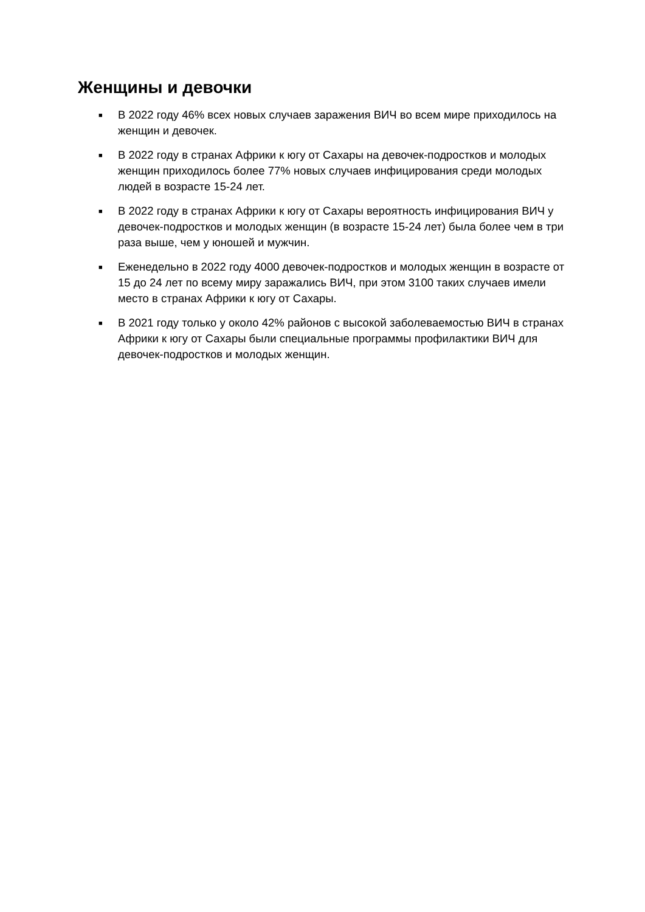Женщины и девочки
■ В 2022 году 46% всех новых случаев заражения ВИЧ во всем мире приходилось на женщин и девочек.
■ В 2022 году в странах Африки к югу от Сахары на девочек-подростков и молодых женщин приходилось более 77% новых случаев инфицирования среди молодых людей в возрасте 15-24 лет.
■ В 2022 году в странах Африки к югу от Сахары вероятность инфицирования ВИЧ у девочек-подростков и молодых женщин (в возрасте 15-24 лет) была более чем в три раза выше, чем у юношей и мужчин.
■ Еженедельно в 2022 году 4000 девочек-подростков и молодых женщин в возрасте от 15 до 24 лет по всему миру заражались ВИЧ, при этом 3100 таких случаев имели место в странах Африки к югу от Сахары.
■ В 2021 году только у около 42% районов с высокой заболеваемостью ВИЧ в странах Африки к югу от Сахары были специальные программы профилактики ВИЧ для девочек-подростков и молодых женщин.